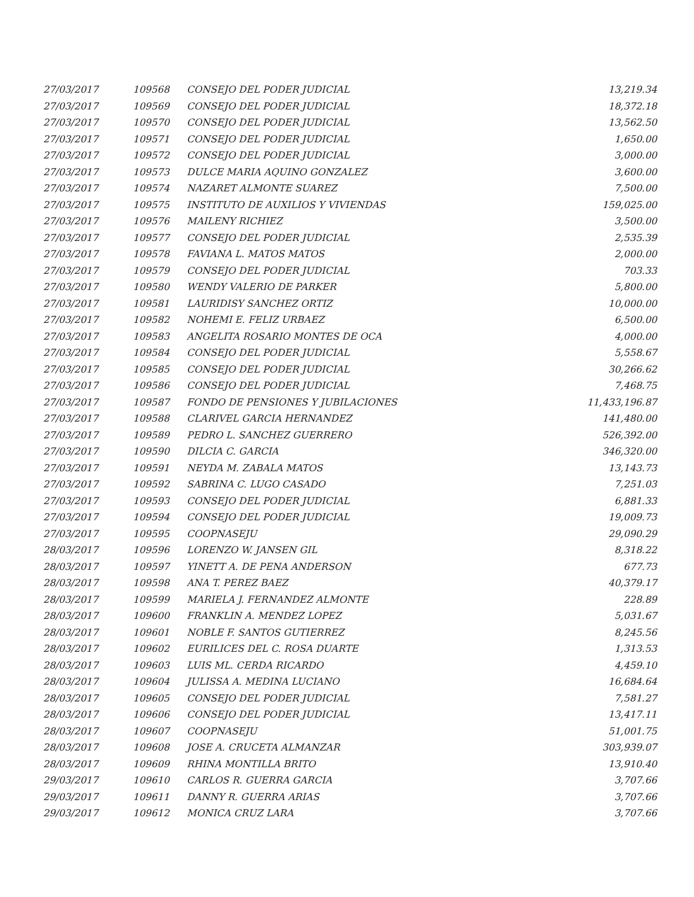| 27/03/2017 | 109568 | CONSEJO DEL PODER JUDICIAL | 13,219.34 |
| 27/03/2017 | 109569 | CONSEJO DEL PODER JUDICIAL | 18,372.18 |
| 27/03/2017 | 109570 | CONSEJO DEL PODER JUDICIAL | 13,562.50 |
| 27/03/2017 | 109571 | CONSEJO DEL PODER JUDICIAL | 1,650.00 |
| 27/03/2017 | 109572 | CONSEJO DEL PODER JUDICIAL | 3,000.00 |
| 27/03/2017 | 109573 | DULCE MARIA AQUINO GONZALEZ | 3,600.00 |
| 27/03/2017 | 109574 | NAZARET ALMONTE SUAREZ | 7,500.00 |
| 27/03/2017 | 109575 | INSTITUTO DE AUXILIOS Y VIVIENDAS | 159,025.00 |
| 27/03/2017 | 109576 | MAILENY RICHIEZ | 3,500.00 |
| 27/03/2017 | 109577 | CONSEJO DEL PODER JUDICIAL | 2,535.39 |
| 27/03/2017 | 109578 | FAVIANA L. MATOS MATOS | 2,000.00 |
| 27/03/2017 | 109579 | CONSEJO DEL PODER JUDICIAL | 703.33 |
| 27/03/2017 | 109580 | WENDY VALERIO DE PARKER | 5,800.00 |
| 27/03/2017 | 109581 | LAURIDISY SANCHEZ ORTIZ | 10,000.00 |
| 27/03/2017 | 109582 | NOHEMI E. FELIZ URBAEZ | 6,500.00 |
| 27/03/2017 | 109583 | ANGELITA ROSARIO MONTES DE OCA | 4,000.00 |
| 27/03/2017 | 109584 | CONSEJO DEL PODER JUDICIAL | 5,558.67 |
| 27/03/2017 | 109585 | CONSEJO DEL PODER JUDICIAL | 30,266.62 |
| 27/03/2017 | 109586 | CONSEJO DEL PODER JUDICIAL | 7,468.75 |
| 27/03/2017 | 109587 | FONDO DE PENSIONES Y JUBILACIONES | 11,433,196.87 |
| 27/03/2017 | 109588 | CLARIVEL GARCIA HERNANDEZ | 141,480.00 |
| 27/03/2017 | 109589 | PEDRO L. SANCHEZ GUERRERO | 526,392.00 |
| 27/03/2017 | 109590 | DILCIA C. GARCIA | 346,320.00 |
| 27/03/2017 | 109591 | NEYDA M. ZABALA MATOS | 13,143.73 |
| 27/03/2017 | 109592 | SABRINA C. LUGO CASADO | 7,251.03 |
| 27/03/2017 | 109593 | CONSEJO DEL PODER JUDICIAL | 6,881.33 |
| 27/03/2017 | 109594 | CONSEJO DEL PODER JUDICIAL | 19,009.73 |
| 27/03/2017 | 109595 | COOPNASEJU | 29,090.29 |
| 28/03/2017 | 109596 | LORENZO W. JANSEN GIL | 8,318.22 |
| 28/03/2017 | 109597 | YINETT A. DE PENA ANDERSON | 677.73 |
| 28/03/2017 | 109598 | ANA T. PEREZ BAEZ | 40,379.17 |
| 28/03/2017 | 109599 | MARIELA J. FERNANDEZ ALMONTE | 228.89 |
| 28/03/2017 | 109600 | FRANKLIN A. MENDEZ LOPEZ | 5,031.67 |
| 28/03/2017 | 109601 | NOBLE F. SANTOS GUTIERREZ | 8,245.56 |
| 28/03/2017 | 109602 | EURILICES DEL C. ROSA DUARTE | 1,313.53 |
| 28/03/2017 | 109603 | LUIS ML. CERDA RICARDO | 4,459.10 |
| 28/03/2017 | 109604 | JULISSA A. MEDINA LUCIANO | 16,684.64 |
| 28/03/2017 | 109605 | CONSEJO DEL PODER JUDICIAL | 7,581.27 |
| 28/03/2017 | 109606 | CONSEJO DEL PODER JUDICIAL | 13,417.11 |
| 28/03/2017 | 109607 | COOPNASEJU | 51,001.75 |
| 28/03/2017 | 109608 | JOSE A. CRUCETA ALMANZAR | 303,939.07 |
| 28/03/2017 | 109609 | RHINA MONTILLA BRITO | 13,910.40 |
| 29/03/2017 | 109610 | CARLOS R. GUERRA GARCIA | 3,707.66 |
| 29/03/2017 | 109611 | DANNY R. GUERRA ARIAS | 3,707.66 |
| 29/03/2017 | 109612 | MONICA CRUZ LARA | 3,707.66 |